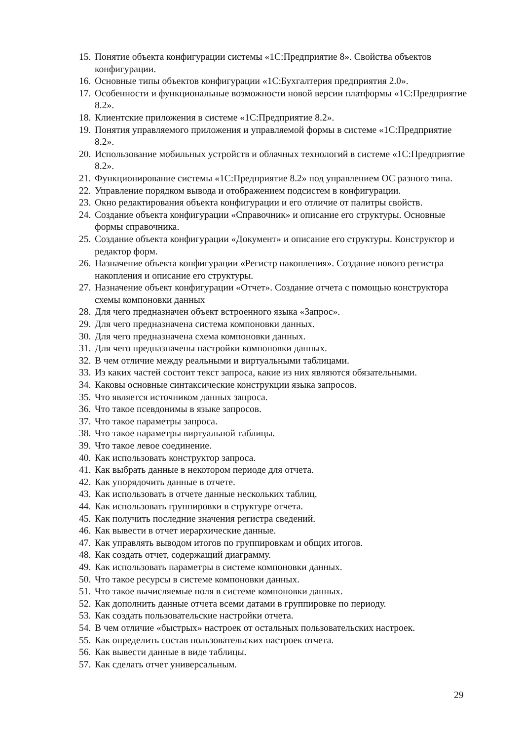15. Понятие объекта конфигурации системы «1С:Предприятие 8». Свойства объектов конфигурации.
16. Основные типы объектов конфигурации «1С:Бухгалтерия предприятия 2.0».
17. Особенности и функциональные возможности новой версии платформы «1С:Предприятие 8.2».
18. Клиентские приложения в системе «1С:Предприятие 8.2».
19. Понятия управляемого приложения и управляемой формы в системе «1С:Предприятие 8.2».
20. Использование мобильных устройств и облачных технологий в системе «1С:Предприятие 8.2».
21. Функционирование системы «1С:Предприятие 8.2» под управлением ОС разного типа.
22. Управление порядком вывода и отображением подсистем в конфигурации.
23. Окно редактирования объекта конфигурации и его отличие от палитры свойств.
24. Создание объекта конфигурации «Справочник» и описание его структуры. Основные формы справочника.
25. Создание объекта конфигурации «Документ» и описание его структуры. Конструктор и редактор форм.
26. Назначение объекта конфигурации «Регистр накопления». Создание нового регистра накопления и описание его структуры.
27. Назначение объект конфигурации «Отчет». Создание отчета с помощью конструктора схемы компоновки данных
28. Для чего предназначен объект встроенного языка «Запрос».
29. Для чего предназначена система компоновки данных.
30. Для чего предназначена схема компоновки данных.
31. Для чего предназначены настройки компоновки данных.
32. В чем отличие между реальными и виртуальными таблицами.
33. Из каких частей состоит текст запроса, какие из них являются обязательными.
34. Каковы основные синтаксические конструкции языка запросов.
35. Что является источником данных запроса.
36. Что такое псевдонимы в языке запросов.
37. Что такое параметры запроса.
38. Что такое параметры виртуальной таблицы.
39. Что такое левое соединение.
40. Как использовать конструктор запроса.
41. Как выбрать данные в некотором периоде для отчета.
42. Как упорядочить данные в отчете.
43. Как использовать в отчете данные нескольких таблиц.
44. Как использовать группировки в структуре отчета.
45. Как получить последние значения регистра сведений.
46. Как вывести в отчет иерархические данные.
47. Как управлять выводом итогов по группировкам и общих итогов.
48. Как создать отчет, содержащий диаграмму.
49. Как использовать параметры в системе компоновки данных.
50. Что такое ресурсы в системе компоновки данных.
51. Что такое вычисляемые поля в системе компоновки данных.
52. Как дополнить данные отчета всеми датами в группировке по периоду.
53. Как создать пользовательские настройки отчета.
54. В чем отличие «быстрых» настроек от остальных пользовательских настроек.
55. Как определить состав пользовательских настроек отчета.
56. Как вывести данные в виде таблицы.
57. Как сделать отчет универсальным.
29